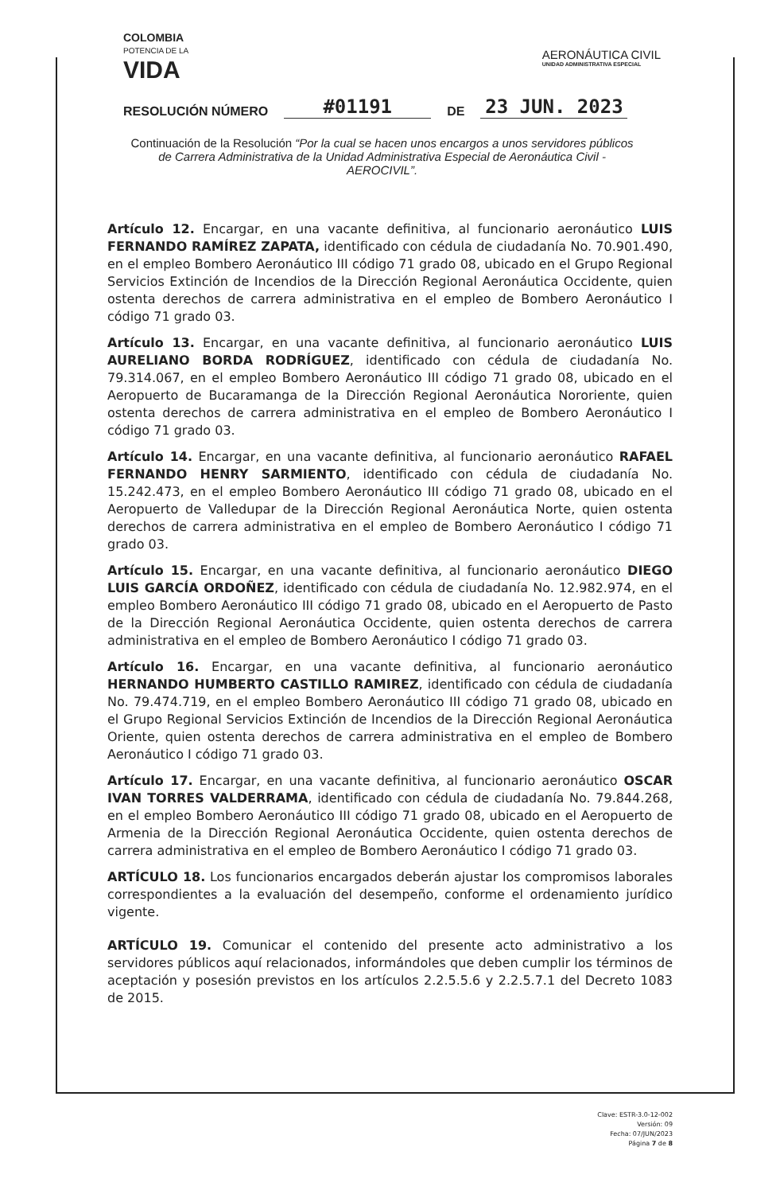COLOMBIA
POTENCIA DE LA
VIDA
AERONÁUTICA CIVIL
UNIDAD ADMINISTRATIVA ESPECIAL
RESOLUCIÓN NÚMERO #01191 DE 23 JUN. 2023
Continuación de la Resolución “Por la cual se hacen unos encargos a unos servidores públicos de Carrera Administrativa de la Unidad Administrativa Especial de Aeronáutica Civil -AEROCIVIL”.
Artículo 12. Encargar, en una vacante definitiva, al funcionario aeronáutico LUIS FERNANDO RAMÍREZ ZAPATA, identificado con cédula de ciudadanía No. 70.901.490, en el empleo Bombero Aeronáutico III código 71 grado 08, ubicado en el Grupo Regional Servicios Extinción de Incendios de la Dirección Regional Aeronáutica Occidente, quien ostenta derechos de carrera administrativa en el empleo de Bombero Aeronáutico I código 71 grado 03.
Artículo 13. Encargar, en una vacante definitiva, al funcionario aeronáutico LUIS AURELIANO BORDA RODRÍGUEZ, identificado con cédula de ciudadanía No. 79.314.067, en el empleo Bombero Aeronáutico III código 71 grado 08, ubicado en el Aeropuerto de Bucaramanga de la Dirección Regional Aeronáutica Nororiente, quien ostenta derechos de carrera administrativa en el empleo de Bombero Aeronáutico I código 71 grado 03.
Artículo 14. Encargar, en una vacante definitiva, al funcionario aeronáutico RAFAEL FERNANDO HENRY SARMIENTO, identificado con cédula de ciudadanía No. 15.242.473, en el empleo Bombero Aeronáutico III código 71 grado 08, ubicado en el Aeropuerto de Valledupar de la Dirección Regional Aeronáutica Norte, quien ostenta derechos de carrera administrativa en el empleo de Bombero Aeronáutico I código 71 grado 03.
Artículo 15. Encargar, en una vacante definitiva, al funcionario aeronáutico DIEGO LUIS GARCÍA ORDOÑEZ, identificado con cédula de ciudadanía No. 12.982.974, en el empleo Bombero Aeronáutico III código 71 grado 08, ubicado en el Aeropuerto de Pasto de la Dirección Regional Aeronáutica Occidente, quien ostenta derechos de carrera administrativa en el empleo de Bombero Aeronáutico I código 71 grado 03.
Artículo 16. Encargar, en una vacante definitiva, al funcionario aeronáutico HERNANDO HUMBERTO CASTILLO RAMIREZ, identificado con cédula de ciudadanía No. 79.474.719, en el empleo Bombero Aeronáutico III código 71 grado 08, ubicado en el Grupo Regional Servicios Extinción de Incendios de la Dirección Regional Aeronáutica Oriente, quien ostenta derechos de carrera administrativa en el empleo de Bombero Aeronáutico I código 71 grado 03.
Artículo 17. Encargar, en una vacante definitiva, al funcionario aeronáutico OSCAR IVAN TORRES VALDERRAMA, identificado con cédula de ciudadanía No. 79.844.268, en el empleo Bombero Aeronáutico III código 71 grado 08, ubicado en el Aeropuerto de Armenia de la Dirección Regional Aeronáutica Occidente, quien ostenta derechos de carrera administrativa en el empleo de Bombero Aeronáutico I código 71 grado 03.
ARTÍCULO 18. Los funcionarios encargados deberán ajustar los compromisos laborales correspondientes a la evaluación del desempeño, conforme el ordenamiento jurídico vigente.
ARTÍCULO 19. Comunicar el contenido del presente acto administrativo a los servidores públicos aquí relacionados, informándoles que deben cumplir los términos de aceptación y posesión previstos en los artículos 2.2.5.5.6 y 2.2.5.7.1 del Decreto 1083 de 2015.
Clave: ESTR-3.0-12-002
Versión: 09
Fecha: 07/JUN/2023
Página 7 de 8